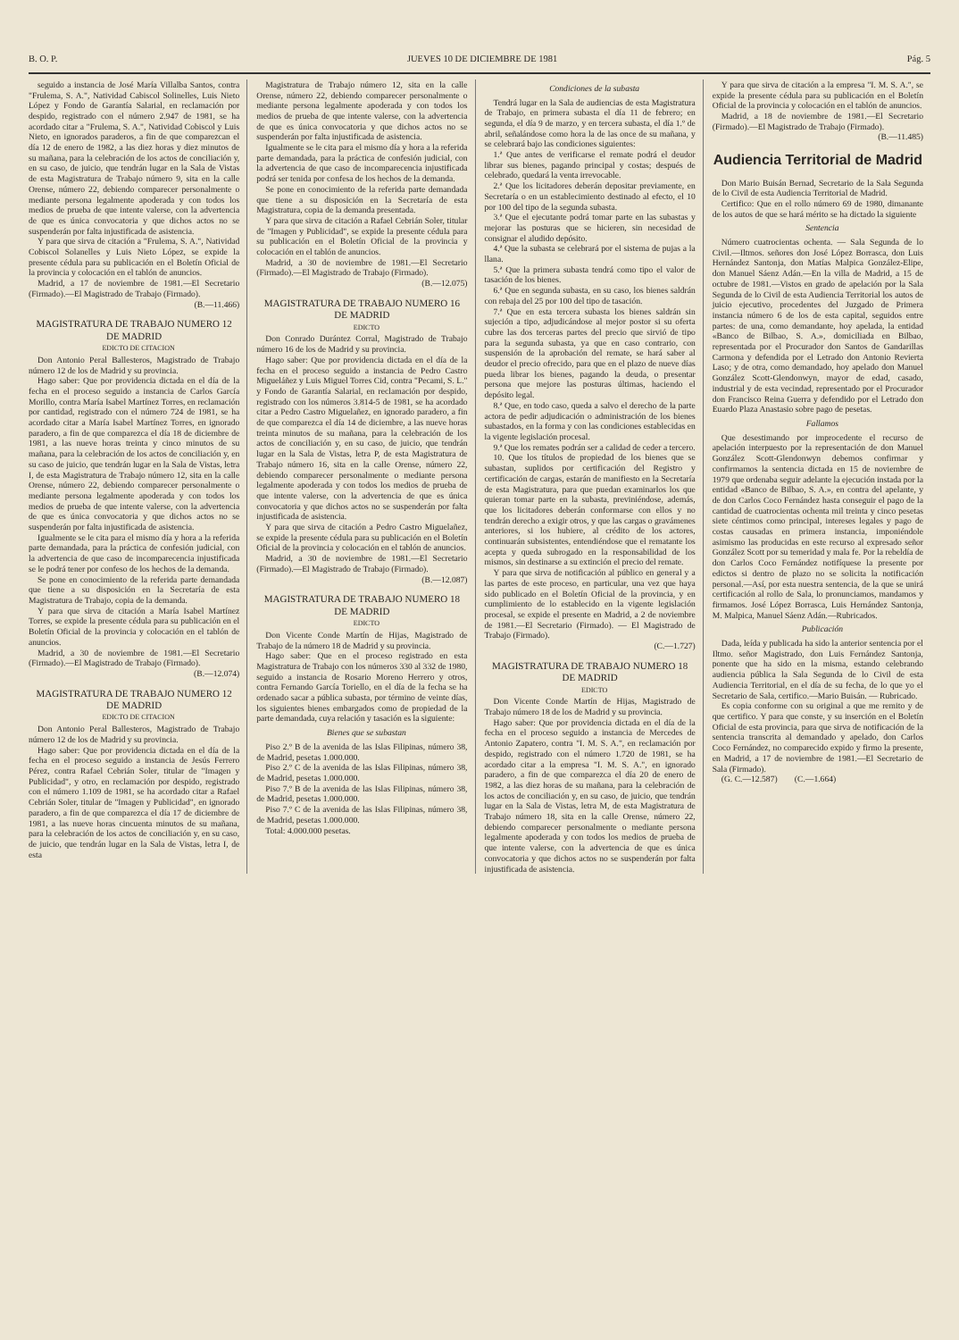B. O. P. JUEVES 10 DE DICIEMBRE DE 1981 Pág. 5
seguido a instancia de José María Villalba Santos, contra "Frulema, S. A.", Natividad Cabiscol Solinelles, Luis Nieto López y Fondo de Garantía Salarial, en reclamación por despido, registrado con el número 2.947 de 1981, se ha acordado citar a "Frulema, S. A.", Natividad Cobiscol y Luis Nieto, en ignorados paraderos, a fin de que comparezcan el día 12 de enero de 1982, a las diez horas y diez minutos de su mañana, para la celebración de los actos de conciliación y, en su caso, de juicio, que tendrán lugar en la Sala de Vistas de esta Magistratura de Trabajo número 9, sita en la calle Orense, número 22, debiendo comparecer personalmente o mediante persona legalmente apoderada y con todos los medios de prueba de que intente valerse, con la advertencia de que es única convocatoria y que dichos actos no se suspenderán por falta injustificada de asistencia.
Y para que sirva de citación a "Frulema, S. A.", Natividad Cobiscol Solanelles y Luis Nieto López, se expide la presente cédula para su publicación en el Boletín Oficial de la provincia y colocación en el tablón de anuncios.
Madrid, a 17 de noviembre de 1981.—El Secretario (Firmado).—El Magistrado de Trabajo (Firmado).
(B.—11.466)
MAGISTRATURA DE TRABAJO NUMERO 12 DE MADRID
EDICTO DE CITACION
Don Antonio Peral Ballesteros, Magistrado de Trabajo número 12 de los de Madrid y su provincia.
Hago saber: Que por providencia dictada en el día de la fecha en el proceso seguido a instancia de Carlos García Morillo, contra María Isabel Martínez Torres, en reclamación por cantidad, registrado con el número 724 de 1981, se ha acordado citar a María Isabel Martínez Torres, en ignorado paradero, a fin de que comparezca el día 18 de diciembre de 1981, a las nueve horas treinta y cinco minutos de su mañana, para la celebración de los actos de conciliación y, en su caso de juicio, que tendrán lugar en la Sala de Vistas, letra I, de esta Magistratura de Trabajo número 12, sita en la calle Orense, número 22, debiendo comparecer personalmente o mediante persona legalmente apoderada y con todos los medios de prueba de que intente valerse, con la advertencia de que es única convocatoria y que dichos actos no se suspenderán por falta injustificada de asistencia.
Igualmente se le cita para el mismo día y hora a la referida parte demandada, para la práctica de confesión judicial, con la advertencia de que caso de incomparecencia injustificada se le podrá tener por confeso de los hechos de la demanda.
Se pone en conocimiento de la referida parte demandada que tiene a su disposición en la Secretaría de esta Magistratura de Trabajo, copia de la demanda.
Y para que sirva de citación a María Isabel Martínez Torres, se expide la presente cédula para su publicación en el Boletín Oficial de la provincia y colocación en el tablón de anuncios.
Madrid, a 30 de noviembre de 1981.—El Secretario (Firmado).—El Magistrado de Trabajo (Firmado).
(B.—12.074)
MAGISTRATURA DE TRABAJO NUMERO 12 DE MADRID
EDICTO DE CITACION
Don Antonio Peral Ballesteros, Magistrado de Trabajo número 12 de los de Madrid y su provincia.
Hago saber: Que por providencia dictada en el día de la fecha en el proceso seguido a instancia de Jesús Ferrero Pérez, contra Rafael Cebrián Soler, titular de "Imagen y Publicidad", y otro, en reclamación por despido, registrado con el número 1.109 de 1981, se ha acordado citar a Rafael Cebrián Soler, titular de "Imagen y Publicidad", en ignorado paradero, a fin de que comparezca el día 17 de diciembre de 1981, a las nueve horas cincuenta minutos de su mañana, para la celebración de los actos de conciliación y, en su caso, de juicio, que tendrán lugar en la Sala de Vistas, letra I, de esta
Magistratura de Trabajo número 12, sita en la calle Orense, número 22, debiendo comparecer personalmente o mediante persona legalmente apoderada y con todos los medios de prueba de que intente valerse, con la advertencia de que es única convocatoria y que dichos actos no se suspenderán por falta injustificada de asistencia.
Igualmente se le cita para el mismo día y hora a la referida parte demandada, para la práctica de confesión judicial, con la advertencia de que caso de incomparecencia injustificada podrá ser tenida por confesa de los hechos de la demanda.
Se pone en conocimiento de la referida parte demandada que tiene a su disposición en la Secretaría de esta Magistratura, copia de la demanda presentada.
Y para que sirva de citación a Rafael Cebrián Soler, titular de "Imagen y Publicidad", se expide la presente cédula para su publicación en el Boletín Oficial de la provincia y colocación en el tablón de anuncios.
Madrid, a 30 de noviembre de 1981.—El Secretario (Firmado).—El Magistrado de Trabajo (Firmado).
(B.—12.075)
MAGISTRATURA DE TRABAJO NUMERO 16 DE MADRID
EDICTO
Don Conrado Durántez Corral, Magistrado de Trabajo número 16 de los de Madrid y su provincia.
Hago saber: Que por providencia dictada en el día de la fecha en el proceso seguido a instancia de Pedro Castro Migueláñez y Luis Miguel Torres Cid, contra "Pecami, S. L." y Fondo de Garantía Salarial, en reclamación por despido, registrado con los números 3.814-5 de 1981, se ha acordado citar a Pedro Castro Miguelañez, en ignorado paradero, a fin de que comparezca el día 14 de diciembre, a las nueve horas treinta minutos de su mañana, para la celebración de los actos de conciliación y, en su caso, de juicio, que tendrán lugar en la Sala de Vistas, letra P, de esta Magistratura de Trabajo número 16, sita en la calle Orense, número 22, debiendo comparecer personalmente o mediante persona legalmente apoderada y con todos los medios de prueba de que intente valerse, con la advertencia de que es única convocatoria y que dichos actos no se suspenderán por falta injustificada de asistencia.
Y para que sirva de citación a Pedro Castro Miguelañez, se expide la presente cédula para su publicación en el Boletín Oficial de la provincia y colocación en el tablón de anuncios.
Madrid, a 30 de noviembre de 1981.—El Secretario (Firmado).—El Magistrado de Trabajo (Firmado).
(B.—12.087)
MAGISTRATURA DE TRABAJO NUMERO 18 DE MADRID
EDICTO
Don Vicente Conde Martín de Hijas, Magistrado de Trabajo de la número 18 de Madrid y su provincia.
Hago saber: Que en el proceso registrado en esta Magistratura de Trabajo con los números 330 al 332 de 1980, seguido a instancia de Rosario Moreno Herrero y otros, contra Fernando García Toriello, en el día de la fecha se ha ordenado sacar a pública subasta, por término de veinte días, los siguientes bienes embargados como de propiedad de la parte demandada, cuya relación y tasación es la siguiente:
Bienes que se subastan
Piso 2.º B de la avenida de las Islas Filipinas, número 38, de Madrid, pesetas 1.000.000.
Piso 2.º C de la avenida de las Islas Filipinas, número 38, de Madrid, pesetas 1.000.000.
Piso 7.º B de la avenida de las Islas Filipinas, número 38, de Madrid, pesetas 1.000.000.
Piso 7.º C de la avenida de las Islas Filipinas, número 38, de Madrid, pesetas 1.000.000.
Total: 4.000.000 pesetas.
Condiciones de la subasta
Tendrá lugar en la Sala de audiencias de esta Magistratura de Trabajo, en primera subasta el día 11 de febrero; en segunda, el día 9 de marzo, y en tercera subasta, el día 1.º de abril, señalándose como hora la de las once de su mañana, y se celebrará bajo las condiciones siguientes:
1.ª Que antes de verificarse el remate podrá el deudor librar sus bienes, pagando principal y costas; después de celebrado, quedará la venta irrevocable.
2.ª Que los licitadores deberán depositar previamente, en Secretaría o en un establecimiento destinado al efecto, el 10 por 100 del tipo de la segunda subasta.
3.ª Que el ejecutante podrá tomar parte en las subastas y mejorar las posturas que se hicieren, sin necesidad de consignar el aludido depósito.
4.ª Que la subasta se celebrará por el sistema de pujas a la llana.
5.ª Que la primera subasta tendrá como tipo el valor de tasación de los bienes.
6.ª Que en segunda subasta, en su caso, los bienes saldrán con rebaja del 25 por 100 del tipo de tasación.
7.ª Que en esta tercera subasta los bienes saldrán sin sujeción a tipo, adjudicándose al mejor postor si su oferta cubre las dos terceras partes del precio que sirvió de tipo para la segunda subasta, ya que en caso contrario, con suspensión de la aprobación del remate, se hará saber al deudor el precio ofrecido, para que en el plazo de nueve días pueda librar los bienes, pagando la deuda, o presentar persona que mejore las posturas últimas, haciendo el depósito legal.
8.ª Que, en todo caso, queda a salvo el derecho de la parte actora de pedir adjudicación o administración de los bienes subastados, en la forma y con las condiciones establecidas en la vigente legislación procesal.
9.ª Que los remates podrán ser a calidad de ceder a tercero.
10. Que los títulos de propiedad de los bienes que se subastan, suplidos por certificación del Registro y certificación de cargas, estarán de manifiesto en la Secretaría de esta Magistratura, para que puedan examinarlos los que quieran tomar parte en la subasta, previniéndose, además, que los licitadores deberán conformarse con ellos y no tendrán derecho a exigir otros, y que las cargas o gravámenes anteriores, si los hubiere, al crédito de los actores, continuarán subsistentes, entendiéndose que el rematante los acepta y queda subrogado en la responsabilidad de los mismos, sin destinarse a su extinción el precio del remate.
Y para que sirva de notificación al público en general y a las partes de este proceso, en particular, una vez que haya sido publicado en el Boletín Oficial de la provincia, y en cumplimiento de lo establecido en la vigente legislación procesal, se expide el presente en Madrid, a 2 de noviembre de 1981.—El Secretario (Firmado). — El Magistrado de Trabajo (Firmado).
(C.—1.727)
MAGISTRATURA DE TRABAJO NUMERO 18 DE MADRID
EDICTO
Don Vicente Conde Martín de Hijas, Magistrado de Trabajo número 18 de los de Madrid y su provincia.
Hago saber: Que por providencia dictada en el día de la fecha en el proceso seguido a instancia de Mercedes de Antonio Zapatero, contra "I. M. S. A.", en reclamación por despido, registrado con el número 1.720 de 1981, se ha acordado citar a la empresa "I. M. S. A.", en ignorado paradero, a fin de que comparezca el día 20 de enero de 1982, a las diez horas de su mañana, para la celebración de los actos de conciliación y, en su caso, de juicio, que tendrán lugar en la Sala de Vistas, letra M, de esta Magistratura de Trabajo número 18, sita en la calle Orense, número 22, debiendo comparecer personalmente o mediante persona legalmente apoderada y con todos los medios de prueba de que intente valerse, con la advertencia de que es única convocatoria y que dichos actos no se suspenderán por falta injustificada de asistencia.
Y para que sirva de citación a la empresa "I. M. S. A.", se expide la presente cédula para su publicación en el Boletín Oficial de la provincia y colocación en el tablón de anuncios.
Madrid, a 18 de noviembre de 1981.—El Secretario (Firmado).—El Magistrado de Trabajo (Firmado).
(B.—11.485)
Audiencia Territorial de Madrid
Don Mario Buisán Bernad, Secretario de la Sala Segunda de lo Civil de esta Audiencia Territorial de Madrid.
Certifico: Que en el rollo número 69 de 1980, dimanante de los autos de que se hará mérito se ha dictado la siguiente
Sentencia
Número cuatrocientas ochenta. — Sala Segunda de lo Civil.—Iltmos. señores don José López Borrasca, don Luis Hernández Santonja, don Matías Malpica González-Elipe, don Manuel Sáenz Adán.—En la villa de Madrid, a 15 de octubre de 1981.—Vistos en grado de apelación por la Sala Segunda de lo Civil de esta Audiencia Territorial los autos de juicio ejecutivo, procedentes del Juzgado de Primera instancia número 6 de los de esta capital, seguidos entre partes: de una, como demandante, hoy apelada, la entidad «Banco de Bilbao, S. A.», domiciliada en Bilbao, representada por el Procurador don Santos de Gandarillas Carmona y defendida por el Letrado don Antonio Revierta Laso; y de otra, como demandado, hoy apelado don Manuel González Scott-Glendonwyn, mayor de edad, casado, industrial y de esta vecindad, representado por el Procurador don Francisco Reina Guerra y defendido por el Letrado don Euardo Plaza Anastasio sobre pago de pesetas.
Fallamos
Que desestimando por improcedente el recurso de apelación interpuesto por la representación de don Manuel González Scott-Glendonwyn debemos confirmar y confirmamos la sentencia dictada en 15 de noviembre de 1979 que ordenaba seguir adelante la ejecución instada por la entidad «Banco de Bilbao, S. A.», en contra del apelante, y de don Carlos Coco Fernández hasta conseguir el pago de la cantidad de cuatrocientas ochenta mil treinta y cinco pesetas siete céntimos como principal, intereses legales y pago de costas causadas en primera instancia, imponiéndole asimismo las producidas en este recurso al expresado señor González Scott por su temeridad y mala fe. Por la rebeldía de don Carlos Coco Fernández notifíquese la presente por edictos si dentro de plazo no se solicita la notificación personal.—Así, por esta nuestra sentencia, de la que se unirá certificación al rollo de Sala, lo pronunciamos, mandamos y firmamos. José López Borrasca, Luis Hernández Santonja, M. Malpica, Manuel Sáenz Adán.—Rubricados.
Publicación
Dada, leída y publicada ha sido la anterior sentencia por el Iltmo. señor Magistrado, don Luis Fernández Santonja, ponente que ha sido en la misma, estando celebrando audiencia pública la Sala Segunda de lo Civil de esta Audiencia Territorial, en el día de su fecha, de lo que yo el Secretario de Sala, certifico.—Mario Buisán. — Rubricado.
Es copia conforme con su original a que me remito y de que certifico. Y para que conste, y su inserción en el Boletín Oficial de esta provincia, para que sirva de notificación de la sentencia transcrita al demandado y apelado, don Carlos Coco Fernández, no comparecido expido y firmo la presente, en Madrid, a 17 de noviembre de 1981.—El Secretario de Sala (Firmado).
(G. C.—12.587) (C.—1.664)